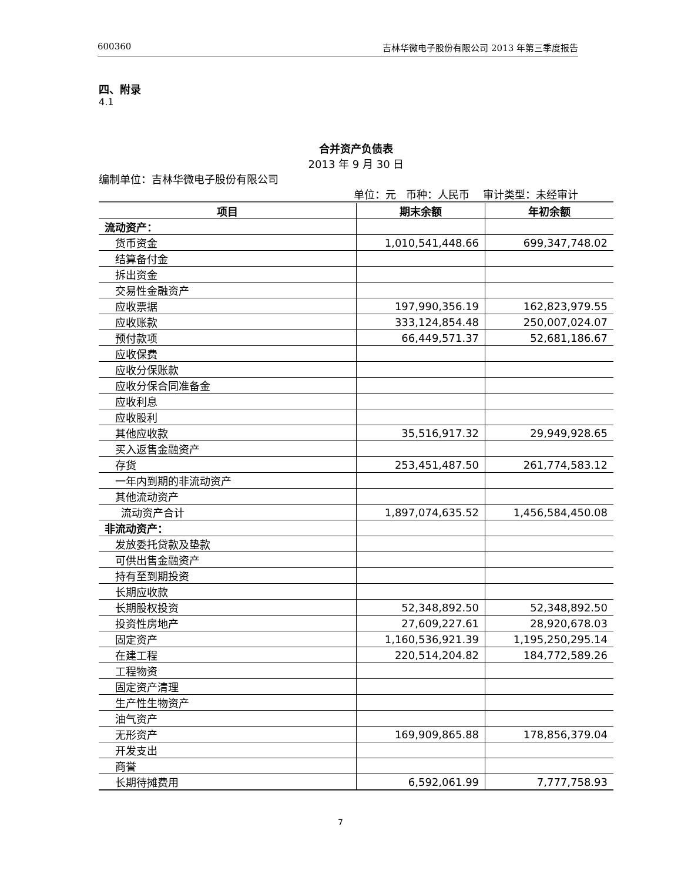600360 吉林华微电子股份有限公司 2013 年第三季度报告
四、附录
4.1
合并资产负债表
2013 年 9 月 30 日
编制单位：吉林华微电子股份有限公司
单位：元 币种：人民币 审计类型：未经审计
| 项目 | 期末余额 | 年初余额 |
| --- | --- | --- |
| 流动资产： | | |
| 货币资金 | 1,010,541,448.66 | 699,347,748.02 |
| 结算备付金 | | |
| 拆出资金 | | |
| 交易性金融资产 | | |
| 应收票据 | 197,990,356.19 | 162,823,979.55 |
| 应收账款 | 333,124,854.48 | 250,007,024.07 |
| 预付款项 | 66,449,571.37 | 52,681,186.67 |
| 应收保费 | | |
| 应收分保账款 | | |
| 应收分保合同准备金 | | |
| 应收利息 | | |
| 应收股利 | | |
| 其他应收款 | 35,516,917.32 | 29,949,928.65 |
| 买入返售金融资产 | | |
| 存货 | 253,451,487.50 | 261,774,583.12 |
| 一年内到期的非流动资产 | | |
| 其他流动资产 | | |
| 流动资产合计 | 1,897,074,635.52 | 1,456,584,450.08 |
| 非流动资产： | | |
| 发放委托贷款及垫款 | | |
| 可供出售金融资产 | | |
| 持有至到期投资 | | |
| 长期应收款 | | |
| 长期股权投资 | 52,348,892.50 | 52,348,892.50 |
| 投资性房地产 | 27,609,227.61 | 28,920,678.03 |
| 固定资产 | 1,160,536,921.39 | 1,195,250,295.14 |
| 在建工程 | 220,514,204.82 | 184,772,589.26 |
| 工程物资 | | |
| 固定资产清理 | | |
| 生产性生物资产 | | |
| 油气资产 | | |
| 无形资产 | 169,909,865.88 | 178,856,379.04 |
| 开发支出 | | |
| 商誉 | | |
| 长期待摊费用 | 6,592,061.99 | 7,777,758.93 |
7